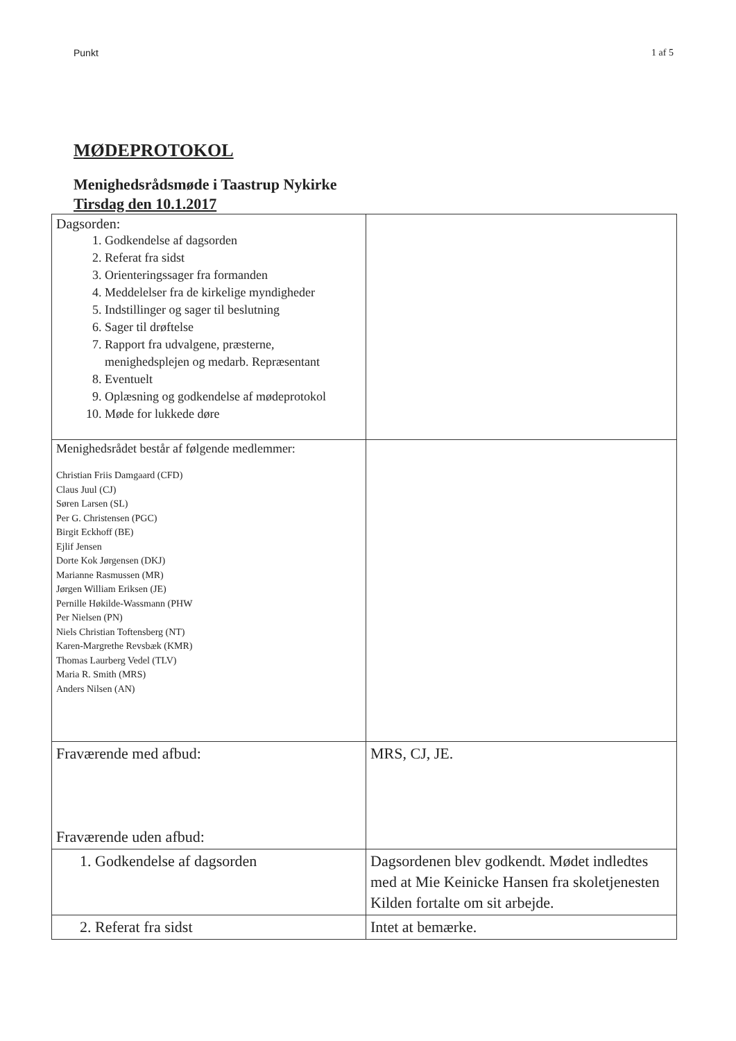Punkt 1 af 5
MØDEPROTOKOL
Menighedsrådsmøde i Taastrup Nykirke
Tirsdag den 10.1.2017
| Dagsorden: 1. Godkendelse af dagsorden 2. Referat fra sidst 3. Orienteringssager fra formanden 4. Meddelelser fra de kirkelige myndigheder 5. Indstillinger og sager til beslutning 6. Sager til drøftelse 7. Rapport fra udvalgene, præsterne, menighedsplejen og medarb. Repræsentant 8. Eventuelt 9. Oplæsning og godkendelse af mødeprotokol 10. Møde for lukkede døre | |
| Menighedsrådet består af følgende medlemmer: Christian Friis Damgaard (CFD) Claus Juul (CJ) Søren Larsen (SL) Per G. Christensen (PGC) Birgit Eckhoff (BE) Ejlif Jensen Dorte Kok Jørgensen (DKJ) Marianne Rasmussen (MR) Jørgen William Eriksen (JE) Pernille Høkilde-Wassmann (PHW Per Nielsen (PN) Niels Christian Toftensberg (NT) Karen-Margrethe Revsbæk (KMR) Thomas Laurberg Vedel (TLV) Maria R. Smith (MRS) Anders Nilsen (AN) | |
| Fraværende med afbud: Fraværende uden afbud: | MRS, CJ, JE. |
| 1. Godkendelse af dagsorden | Dagsordenen blev godkendt. Mødet indledtes med at Mie Keinicke Hansen fra skoletjenesten Kilden fortalte om sit arbejde. |
| 2. Referat fra sidst | Intet at bemærke. |